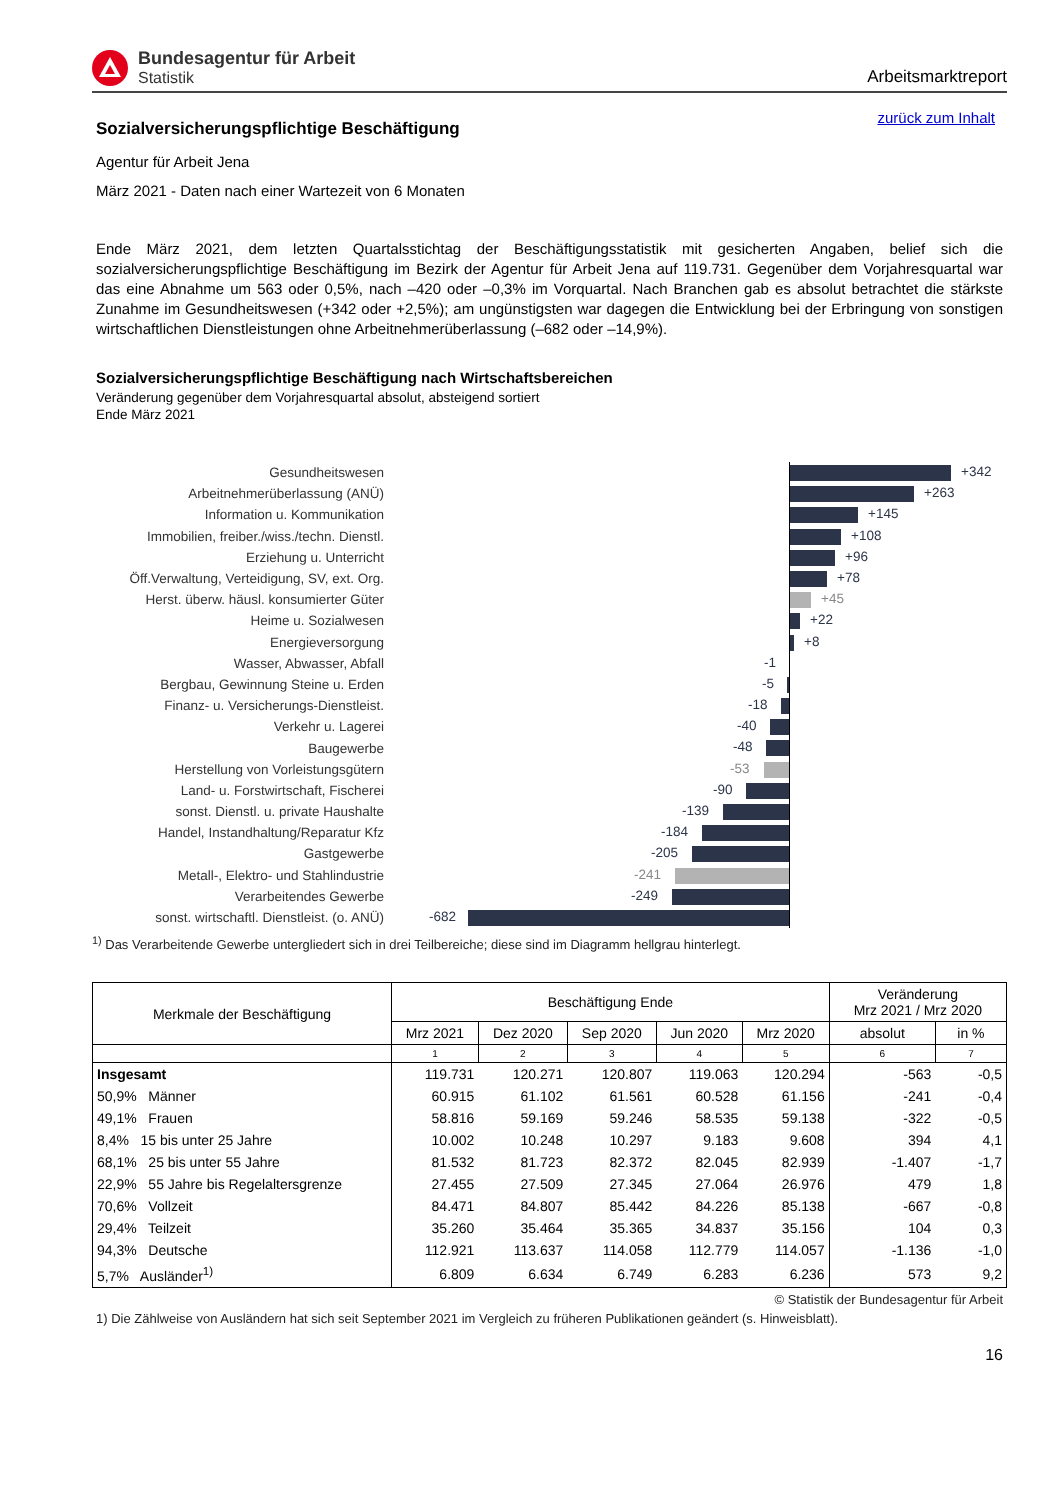Bundesagentur für Arbeit
Statistik
Arbeitsmarktreport
zurück zum Inhalt
Sozialversicherungspflichtige Beschäftigung
Agentur für Arbeit Jena
März 2021 - Daten nach einer Wartezeit von 6 Monaten
Ende März 2021, dem letzten Quartalsstichtag der Beschäftigungsstatistik mit gesicherten Angaben, belief sich die sozialversicherungspflichtige Beschäftigung im Bezirk der Agentur für Arbeit Jena auf 119.731. Gegenüber dem Vorjahresquartal war das eine Abnahme um 563 oder 0,5%, nach –420 oder –0,3% im Vorquartal. Nach Branchen gab es absolut betrachtet die stärkste Zunahme im Gesundheitswesen (+342 oder +2,5%); am ungünstigsten war dagegen die Entwicklung bei der Erbringung von sonstigen wirtschaftlichen Dienstleistungen ohne Arbeitnehmerüberlassung (–682 oder –14,9%).
Sozialversicherungspflichtige Beschäftigung nach Wirtschaftsbereichen
Veränderung gegenüber dem Vorjahresquartal absolut, absteigend sortiert
Ende März 2021
Gesundheitswesen
+342
Arbeitnehmerüberlassung (ANÜ)
+263
Information u. Kommunikation
+145
Immobilien, freiber./wiss./techn. Dienstl.
+108
Erziehung u. Unterricht
+96
Öff.Verwaltung, Verteidigung, SV, ext. Org.
+78
Herst. überw. häusl. konsumierter Güter
+45
Heime u. Sozialwesen
+22
Energieversorgung
+8
Wasser, Abwasser, Abfall
-1
Bergbau, Gewinnung Steine u. Erden
-5
Finanz- u. Versicherungs-Dienstleist.
-18
Verkehr u. Lagerei
-40
Baugewerbe
-48
Herstellung von Vorleistungsgütern
-53
Land- u. Forstwirtschaft, Fischerei
-90
sonst. Dienstl. u. private Haushalte
-139
Handel, Instandhaltung/Reparatur Kfz
-184
Gastgewerbe
-205
Metall-, Elektro- und Stahlindustrie
-241
Verarbeitendes Gewerbe
-249
sonst. wirtschaftl. Dienstleist. (o. ANÜ)
-682
<sup>1)</sup> Das Verarbeitende Gewerbe untergliedert sich in drei Teilbereiche; diese sind im Diagramm hellgrau hinterlegt.
| Merkmale der Beschäftigung | Beschäftigung Ende | | | | | Veränderung Mrz 2021 / Mrz 2020 | |
| --- | --- | --- | --- | --- | --- | --- | --- |
| | Mrz 2021 | Dez 2020 | Sep 2020 | Jun 2020 | Mrz 2020 | absolut | in % |
| | 1 | 2 | 3 | 4 | 5 | 6 | 7 |
| Insgesamt | 119.731 | 120.271 | 120.807 | 119.063 | 120.294 | -563 | -0,5 |
| 50,9% Männer | 60.915 | 61.102 | 61.561 | 60.528 | 61.156 | -241 | -0,4 |
| 49,1% Frauen | 58.816 | 59.169 | 59.246 | 58.535 | 59.138 | -322 | -0,5 |
| 8,4% 15 bis unter 25 Jahre | 10.002 | 10.248 | 10.297 | 9.183 | 9.608 | 394 | 4,1 |
| 68,1% 25 bis unter 55 Jahre | 81.532 | 81.723 | 82.372 | 82.045 | 82.939 | -1.407 | -1,7 |
| 22,9% 55 Jahre bis Regelaltersgrenze | 27.455 | 27.509 | 27.345 | 27.064 | 26.976 | 479 | 1,8 |
| 70,6% Vollzeit | 84.471 | 84.807 | 85.442 | 84.226 | 85.138 | -667 | -0,8 |
| 29,4% Teilzeit | 35.260 | 35.464 | 35.365 | 34.837 | 35.156 | 104 | 0,3 |
| 94,3% Deutsche | 112.921 | 113.637 | 114.058 | 112.779 | 114.057 | -1.136 | -1,0 |
| 5,7% Ausländer<sup>1)</sup> | 6.809 | 6.634 | 6.749 | 6.283 | 6.236 | 573 | 9,2 |
© Statistik der Bundesagentur für Arbeit
1) Die Zählweise von Ausländern hat sich seit September 2021 im Vergleich zu früheren Publikationen geändert (s. Hinweisblatt).
16